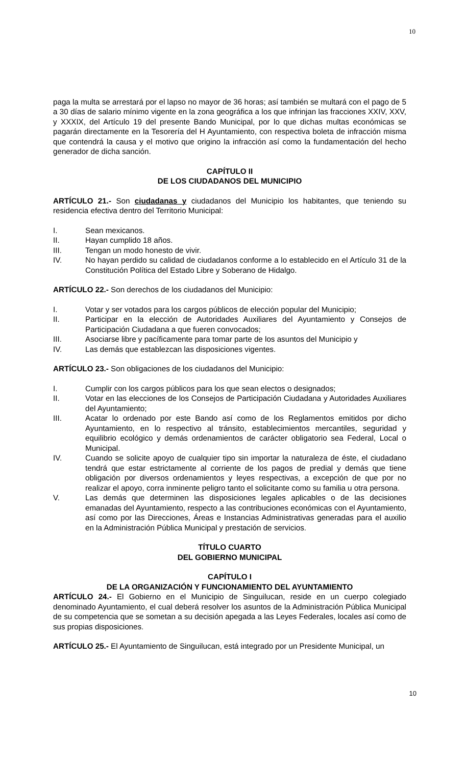10
paga la multa se arrestará por el lapso no mayor de 36 horas; así también se multará con el pago de 5 a 30 días de salario mínimo vigente en la zona geográfica a los que infrinjan las fracciones XXIV, XXV, y XXXIX, del Artículo 19 del presente Bando Municipal, por lo que dichas multas económicas se pagarán directamente en la Tesorería del H Ayuntamiento, con respectiva boleta de infracción misma que contendrá la causa y el motivo que origino la infracción así como la fundamentación del hecho generador de dicha sanción.
CAPÍTULO II
DE LOS CIUDADANOS DEL MUNICIPIO
ARTÍCULO 21.- Son ciudadanas y ciudadanos del Municipio los habitantes, que teniendo su residencia efectiva dentro del Territorio Municipal:
I. Sean mexicanos.
II. Hayan cumplido 18 años.
III. Tengan un modo honesto de vivir.
IV. No hayan perdido su calidad de ciudadanos conforme a lo establecido en el Artículo 31 de la Constitución Política del Estado Libre y Soberano de Hidalgo.
ARTÍCULO 22.- Son derechos de los ciudadanos del Municipio:
I. Votar y ser votados para los cargos públicos de elección popular del Municipio;
II. Participar en la elección de Autoridades Auxiliares del Ayuntamiento y Consejos de Participación Ciudadana a que fueren convocados;
III. Asociarse libre y pacíficamente para tomar parte de los asuntos del Municipio y
IV. Las demás que establezcan las disposiciones vigentes.
ARTÍCULO 23.- Son obligaciones de los ciudadanos del Municipio:
I. Cumplir con los cargos públicos para los que sean electos o designados;
II. Votar en las elecciones de los Consejos de Participación Ciudadana y Autoridades Auxiliares del Ayuntamiento;
III. Acatar lo ordenado por este Bando así como de los Reglamentos emitidos por dicho Ayuntamiento, en lo respectivo al tránsito, establecimientos mercantiles, seguridad y equilibrio ecológico y demás ordenamientos de carácter obligatorio sea Federal, Local o Municipal.
IV. Cuando se solicite apoyo de cualquier tipo sin importar la naturaleza de éste, el ciudadano tendrá que estar estrictamente al corriente de los pagos de predial y demás que tiene obligación por diversos ordenamientos y leyes respectivas, a excepción de que por no realizar el apoyo, corra inminente peligro tanto el solicitante como su familia u otra persona.
V. Las demás que determinen las disposiciones legales aplicables o de las decisiones emanadas del Ayuntamiento, respecto a las contribuciones económicas con el Ayuntamiento, así como por las Direcciones, Áreas e Instancias Administrativas generadas para el auxilio en la Administración Pública Municipal y prestación de servicios.
TÍTULO CUARTO
DEL GOBIERNO MUNICIPAL
CAPÍTULO I
DE LA ORGANIZACIÓN Y FUNCIONAMIENTO DEL AYUNTAMIENTO
ARTÍCULO 24.- El Gobierno en el Municipio de Singuilucan, reside en un cuerpo colegiado denominado Ayuntamiento, el cual deberá resolver los asuntos de la Administración Pública Municipal de su competencia que se sometan a su decisión apegada a las Leyes Federales, locales así como de sus propias disposiciones.
ARTÍCULO 25.- El Ayuntamiento de Singuilucan, está integrado por un Presidente Municipal, un
10